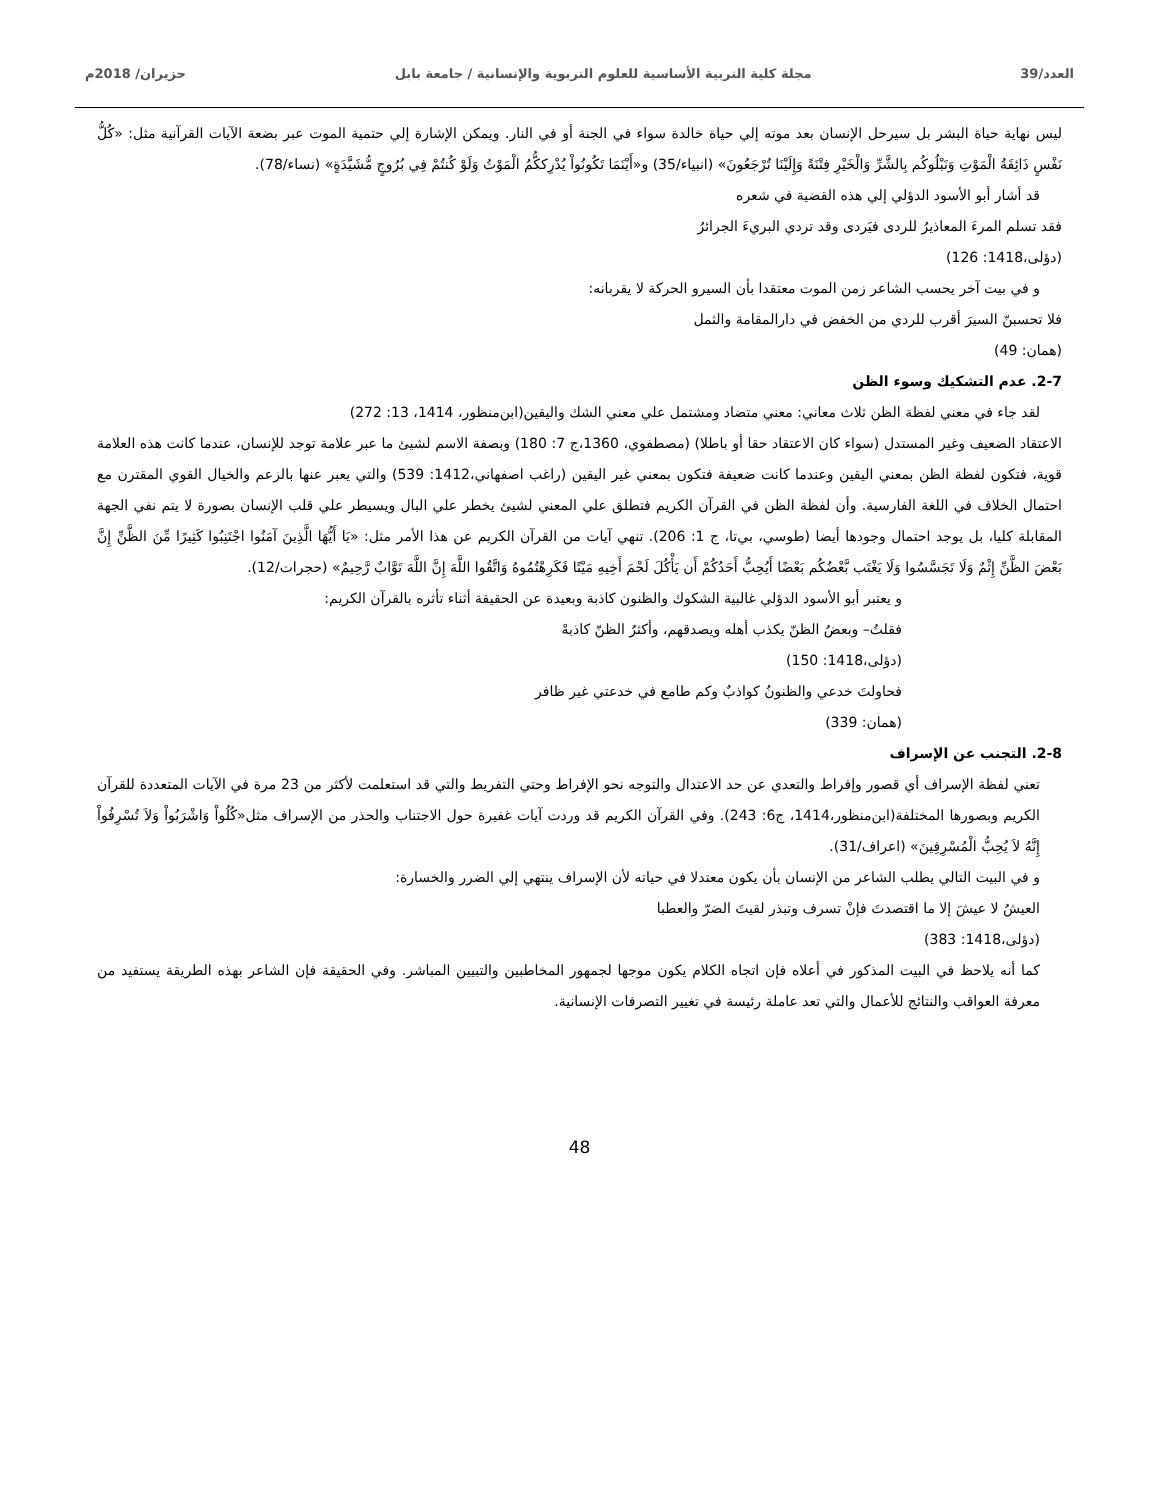العدد/39 مجلة كلية التربية الأساسية للعلوم التربوية والإنسانية / جامعة بابل حزيران/ 2018م
ليس نهاية حياة البشر بل سيرحل الإنسان بعد موته إلي حياة خالدة سواء في الجنة أو في النار. ويمكن الإشارة إلي حتمية الموت عبر بضعة الآيات القرآنية مثل: «كُلُّ نَفْسٍ ذَائِقَةُ الْمَوْتِ وَنَبْلُوكُم بِالشَّرِّ وَالْخَيْرِ فِتْنَةً وَإِلَيْنَا تُرْجَعُونَ» (انبياء/35) و«أَيْنَمَا تَكُونُواْ يُدْرِككُّمُ الْمَوْتُ وَلَوْ كُنتُمْ فِي بُرُوجٍ مُّشَيَّدَةٍ» (نساء/78).
قد أشار أبو الأسود الدؤلي إلي هذه القضية في شعره
فقد تسلم المرءَ المعاذيرُ للردى فيَردى وقد تردي البريءَ الجرائرُ
(دؤلی،1418: 126)
و في بيت آخر يحسب الشاعر زمن الموت معتقدا بأن السيرو الحركة لا يقربانه:
فلا تحسبنّ السيرَ أقرب للردي من الخفض في دارالمقامة والثمل
(همان: 49)
2-7. عدم التشكيك وسوء الظن
لقد جاء في معني لفظة الظن ثلاث معاني: معني متضاد ومشتمل علي معني الشك واليقين(ابن‌منظور، 1414، 13: 272)
الاعتقاد الضعيف وغير المستدل (سواء كان الاعتقاد حقا أو باطلا) (مصطفوي، 1360،ج 7: 180) وبصفة الاسم لشيئ ما عبر علامة توجد للإنسان، عندما كانت هذه العلامة قوية، فتكون لفظة الظن بمعني اليقين وعندما كانت ضعيفة فتكون بمعني غير اليقين (راغب اصفهاني،1412: 539) والتي يعبر عنها بالزعم والخيال القوي المقترن مع احتمال الخلاف في اللغة الفارسية. وأن لفظة الظن في القرآن الكريم فتطلق علي المعني لشيئ يخطر علي البال ويسيطر علي قلب الإنسان بصورة لا يتم نفي الجهة المقابلة كليا، بل يوجد احتمال وجودها أيضا (طوسي، بي‌تا، ج 1: 206). تنهي آيات من القرآن الكريم عن هذا الأمر مثل: «يَا أَيُّهَا الَّذِينَ آمَنُوا اجْتَنِبُوا كَثِيرًا مِّنَ الظَّنِّ إِنَّ بَعْضَ الظَّنِّ إِثْمٌ وَلَا تَجَسَّسُوا وَلَا يَغْتَب بَّعْضُكُم بَعْضًا أَيُحِبُّ أَحَدُكُمْ أَن يَأْكُلَ لَحْمَ أَخِيهِ مَيْتًا فَكَرِهْتُمُوهُ وَاتَّقُوا اللَّهَ إِنَّ اللَّهَ تَوَّابٌ رَّحِيمٌ» (حجرات/12).
و يعتبر أبو الأسود الدؤلي غالبية الشكوك والظنون كاذبة وبعيدة عن الحقيقة أثناء تأثره بالقرآن الكريم:
فقلتُ– وبعضُ الظنّ يكذب أهله ويصدقهم، وأكثرُ الظنّ كاذبهْ
(دؤلی،1418: 150)
فحاولتَ خدعي والظنونُ كواذبٌ وكم طامع في خدعتي غير ظافر
(همان: 339)
2-8. التجنب عن الإسراف
تعني لفظة الإسراف أي قصور وإفراط والتعدي عن حد الاعتدال والتوجه نحو الإفراط وحتي التفريط والتي قد استعلمت لأكثر من 23 مرة في الآيات المتعددة للقرآن الكريم وبصورها المختلفة(ابن‌منظور،1414، ج6: 243). وفي القرآن الكريم قد وردت آيات غفيرة حول الاجتناب والحذر من الإسراف مثل«كُلُواْ وَاشْرَبُواْ وَلاَ تُسْرِفُواْ إِنَّهُ لاَ يُحِبُّ الْمُسْرِفِينَ» (اعراف/31).
و في البيت التالي يطلب الشاعر من الإنسان بأن يكون معتدلا في حياته لأن الإسراف ينتهي إلي الضرر والخسارة:
العيشُ لا عيشَ إلا ما اقتصدتَ فإنْ تسرف وتبذر لقيتَ الضرّ والعطبا
(دؤلی،1418: 383)
كما أنه يلاحظ في البيت المذكور في أعلاه فإن اتجاه الكلام يكون موجها لجمهور المخاطبين والتبيين المباشر. وفي الحقيقة فإن الشاعر بهذه الطريقة يستفيد من معرفة العواقب والنتائج للأعمال والتي تعد عاملة رئيسة في تغيير التصرفات الإنسانية.
48